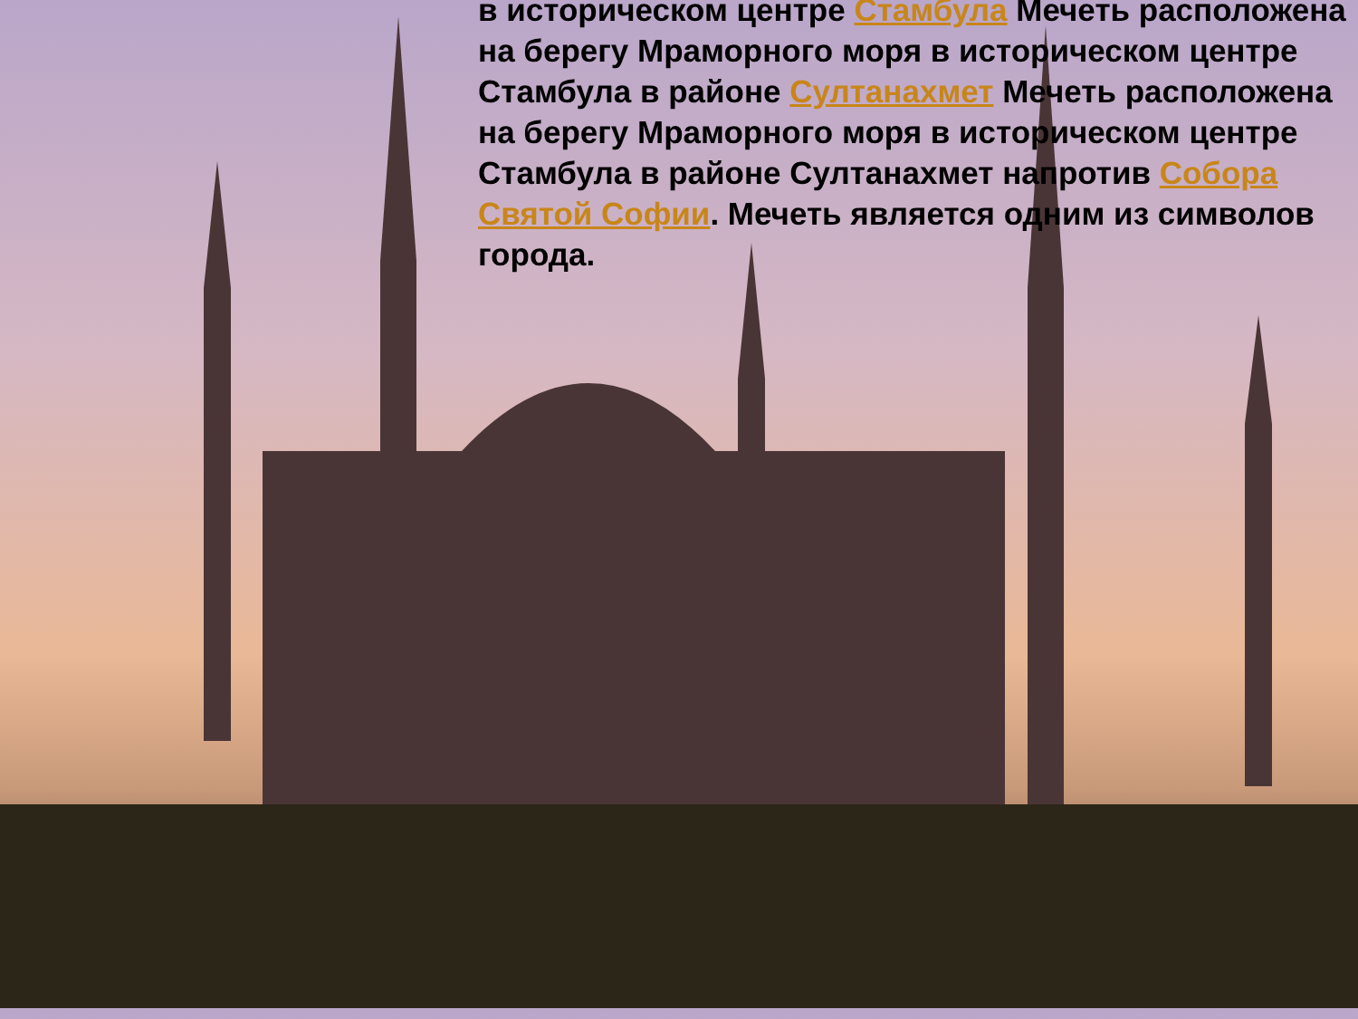в историческом центре Стамбула Мечеть расположена на берегу Мраморного моря в историческом центре Стамбула в районе Султанахмет Мечеть расположена на берегу Мраморного моря в историческом центре Стамбула в районе Султанахмет напротив Собора Святой Софии. Мечеть является одним из символов города.